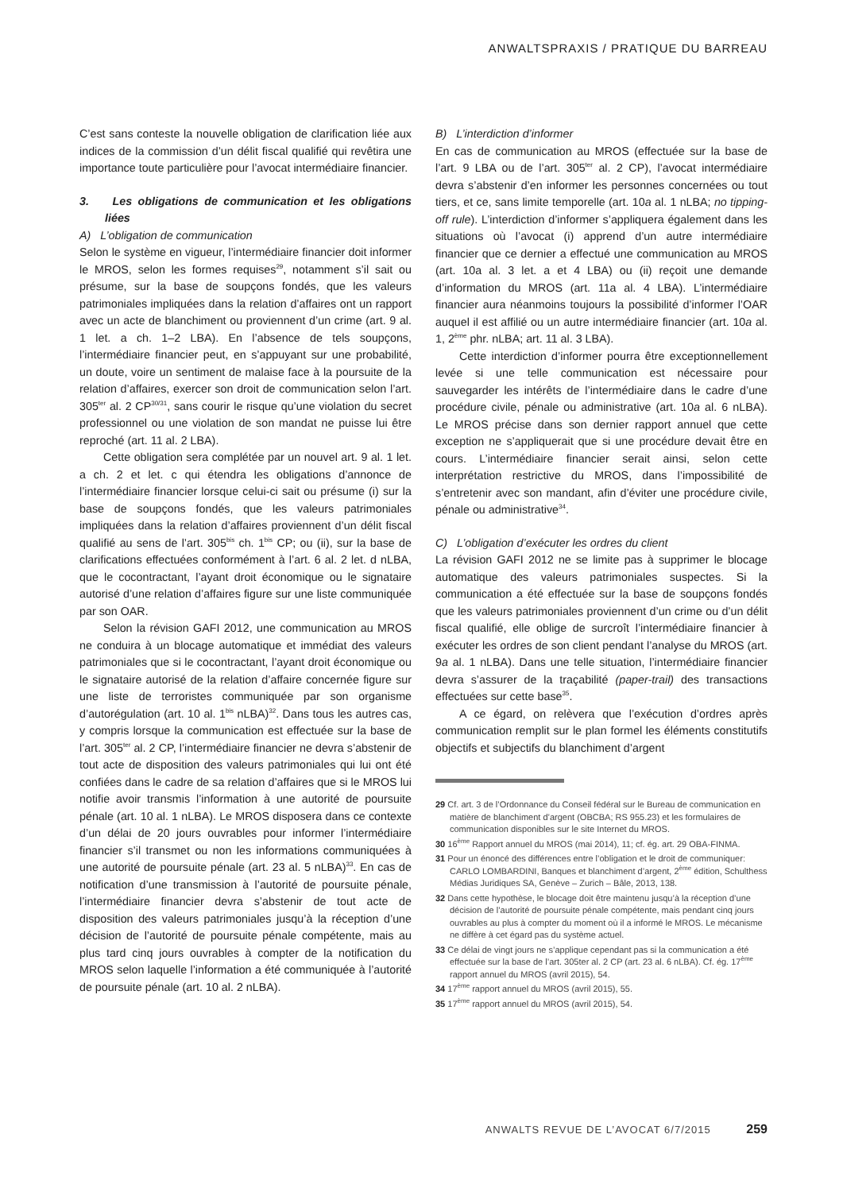ANWALTSPRAXIS / PRATIQUE DU BARREAU
C’est sans conteste la nouvelle obligation de clarification liée aux indices de la commission d’un délit fiscal qualifié qui revêtira une importance toute particulière pour l’avocat intermédiaire financier.
3. Les obligations de communication et les obligations liées
A) L’obligation de communication
Selon le système en vigueur, l’intermédiaire financier doit informer le MROS, selon les formes requises<sup>29</sup>, notamment s’il sait ou présume, sur la base de soupçons fondés, que les valeurs patrimoniales impliquées dans la relation d’affaires ont un rapport avec un acte de blanchiment ou proviennent d’un crime (art. 9 al. 1 let. a ch. 1–2 LBA). En l’absence de tels soupçons, l’intermédiaire financier peut, en s’appuyant sur une probabilité, un doute, voire un sentiment de malaise face à la poursuite de la relation d’affaires, exercer son droit de communication selon l’art. 305<sup>ter</sup> al. 2 CP<sup>30/31</sup>, sans courir le risque qu’une violation du secret professionnel ou une violation de son mandat ne puisse lui être reproché (art. 11 al. 2 LBA).
Cette obligation sera complétée par un nouvel art. 9 al. 1 let. a ch. 2 et let. c qui étendra les obligations d’annonce de l’intermédiaire financier lorsque celui-ci sait ou présume (i) sur la base de soupçons fondés, que les valeurs patrimoniales impliquées dans la relation d’affaires proviennent d’un délit fiscal qualifié au sens de l’art. 305<sup>bis</sup> ch. 1<sup>bis</sup> CP; ou (ii), sur la base de clarifications effectuées conformément à l’art. 6 al. 2 let. d nLBA, que le cocontractant, l’ayant droit économique ou le signataire autorisé d’une relation d’affaires figure sur une liste communiquée par son OAR.
Selon la révision GAFI 2012, une communication au MROS ne conduira à un blocage automatique et immédiat des valeurs patrimoniales que si le cocontractant, l’ayant droit économique ou le signataire autorisé de la relation d’affaire concernée figure sur une liste de terroristes communiquée par son organisme d’autorégulation (art. 10 al. 1<sup>bis</sup> nLBA)<sup>32</sup>. Dans tous les autres cas, y compris lorsque la communication est effectuée sur la base de l’art. 305<sup>ter</sup> al. 2 CP, l’intermédiaire financier ne devra s’abstenir de tout acte de disposition des valeurs patrimoniales qui lui ont été confiées dans le cadre de sa relation d’affaires que si le MROS lui notifie avoir transmis l’information à une autorité de poursuite pénale (art. 10 al. 1 nLBA). Le MROS disposera dans ce contexte d’un délai de 20 jours ouvrables pour informer l’intermédiaire financier s’il transmet ou non les informations communiquées à une autorité de poursuite pénale (art. 23 al. 5 nLBA)<sup>33</sup>. En cas de notification d’une transmission à l’autorité de poursuite pénale, l’intermédiaire financier devra s’abstenir de tout acte de disposition des valeurs patrimoniales jusqu’à la réception d’une décision de l’autorité de poursuite pénale compétente, mais au plus tard cinq jours ouvrables à compter de la notification du MROS selon laquelle l’information a été communiquée à l’autorité de poursuite pénale (art. 10 al. 2 nLBA).
B) L’interdiction d’informer
En cas de communication au MROS (effectuée sur la base de l’art. 9 LBA ou de l’art. 305<sup>ter</sup> al. 2 CP), l’avocat intermédiaire devra s’abstenir d’en informer les personnes concernées ou tout tiers, et ce, sans limite temporelle (art. 10a al. 1 nLBA; no tipping-off rule). L’interdiction d’informer s’appliquera également dans les situations où l’avocat (i) apprend d’un autre intermédiaire financier que ce dernier a effectué une communication au MROS (art. 10a al. 3 let. a et 4 LBA) ou (ii) reçoit une demande d’information du MROS (art. 11a al. 4 LBA). L’intermédiaire financier aura néanmoins toujours la possibilité d’informer l’OAR auquel il est affilié ou un autre intermédiaire financier (art. 10a al. 1, 2<sup>ème</sup> phr. nLBA; art. 11 al. 3 LBA).
Cette interdiction d’informer pourra être exceptionnellement levée si une telle communication est nécessaire pour sauvegarder les intérêts de l’intermédiaire dans le cadre d’une procédure civile, pénale ou administrative (art. 10a al. 6 nLBA). Le MROS précise dans son dernier rapport annuel que cette exception ne s’appliquerait que si une procédure devait être en cours. L’intermédiaire financier serait ainsi, selon cette interprétation restrictive du MROS, dans l’impossibilité de s’entretenir avec son mandant, afin d’éviter une procédure civile, pénale ou administrative<sup>34</sup>.
C) L’obligation d’exécuter les ordres du client
La révision GAFI 2012 ne se limite pas à supprimer le blocage automatique des valeurs patrimoniales suspectes. Si la communication a été effectuée sur la base de soupçons fondés que les valeurs patrimoniales proviennent d’un crime ou d’un délit fiscal qualifié, elle oblige de surcroît l’intermédiaire financier à exécuter les ordres de son client pendant l’analyse du MROS (art. 9a al. 1 nLBA). Dans une telle situation, l’intermédiaire financier devra s’assurer de la traçabilité (paper-trail) des transactions effectuées sur cette base<sup>35</sup>.
A ce égard, on relèvera que l’exécution d’ordres après communication remplit sur le plan formel les éléments constitutifs objectifs et subjectifs du blanchiment d’argent
29 Cf. art. 3 de l’Ordonnance du Conseil fédéral sur le Bureau de communication en matière de blanchiment d’argent (OBCBA; RS 955.23) et les formulaires de communication disponibles sur le site Internet du MROS.
30 16<sup>ème</sup> Rapport annuel du MROS (mai 2014), 11; cf. ég. art. 29 OBA-FINMA.
31 Pour un énoncé des différences entre l’obligation et le droit de communiquer: CARLO LOMBARDINI, Banques et blanchiment d’argent, 2<sup>ème</sup> édition, Schulthess Médias Juridiques SA, Genève – Zurich – Bâle, 2013, 138.
32 Dans cette hypothèse, le blocage doit être maintenu jusqu’à la réception d’une décision de l’autorité de poursuite pénale compétente, mais pendant cinq jours ouvrables au plus à compter du moment où il a informé le MROS. Le mécanisme ne diffère à cet égard pas du système actuel.
33 Ce délai de vingt jours ne s’applique cependant pas si la communication a été effectuée sur la base de l’art. 305ter al. 2 CP (art. 23 al. 6 nLBA). Cf. ég. 17<sup>ème</sup> rapport annuel du MROS (avril 2015), 54.
34 17<sup>ème</sup> rapport annuel du MROS (avril 2015), 55.
35 17<sup>ème</sup> rapport annuel du MROS (avril 2015), 54.
ANWALTS REVUE DE L’AVOCAT 6/7/2015 259